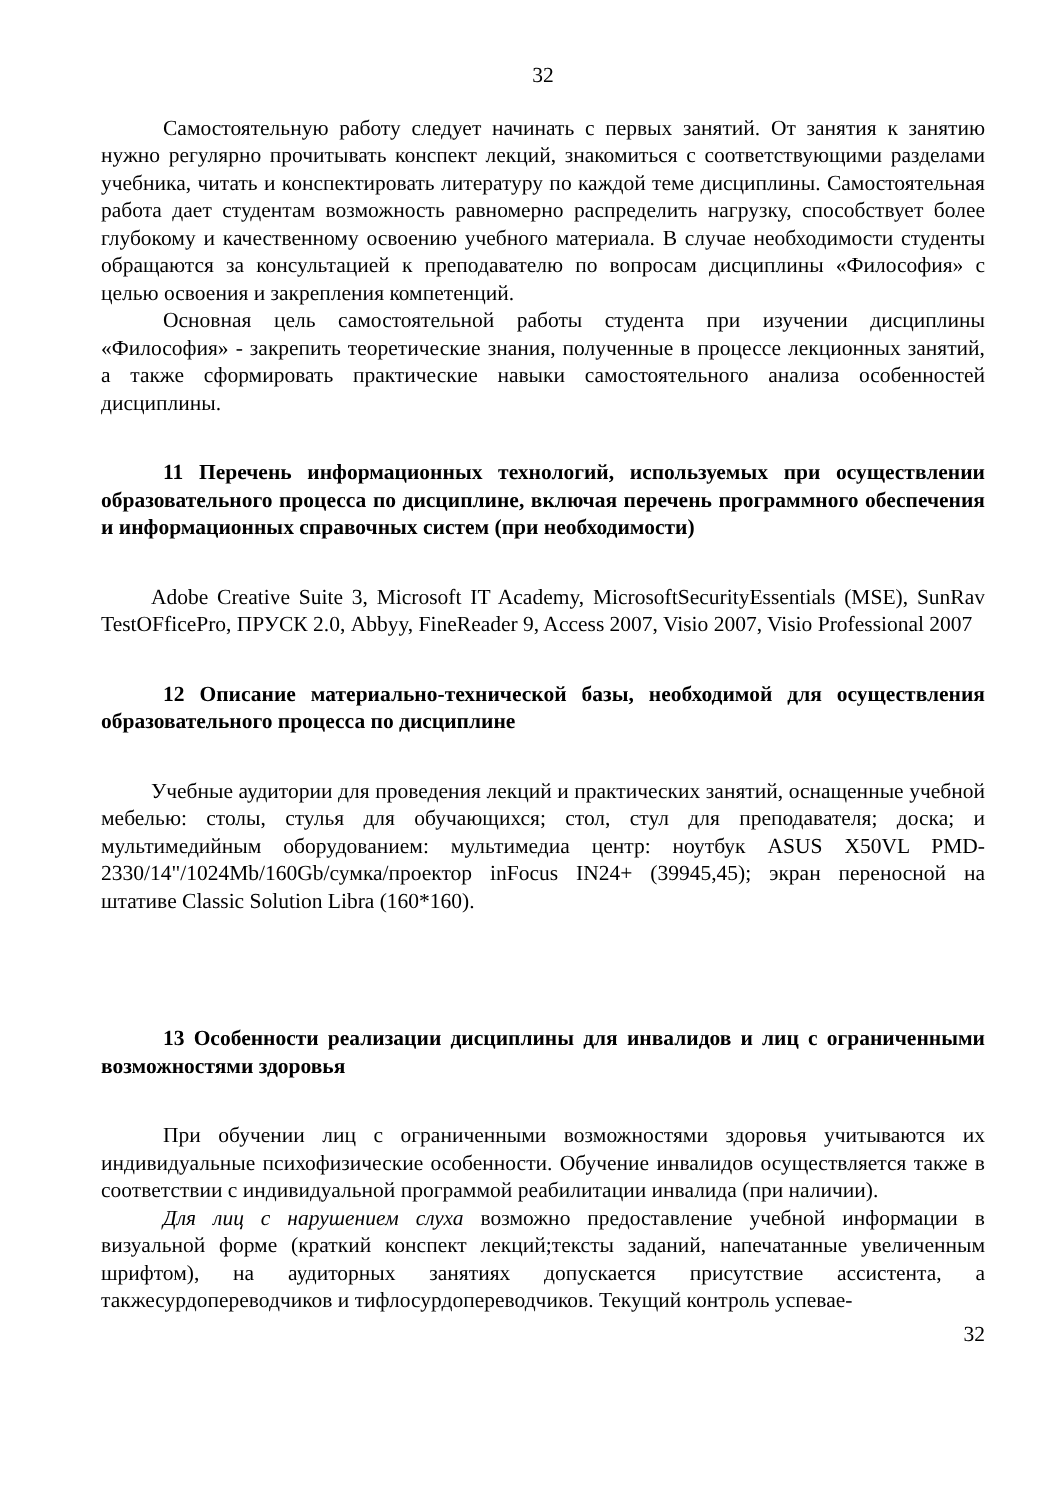32
Самостоятельную работу следует начинать с первых занятий. От занятия к занятию нужно регулярно прочитывать конспект лекций, знакомиться с соответствующими разделами учебника, читать и конспектировать литературу по каждой теме дисциплины. Самостоятельная работа дает студентам возможность равномерно распределить нагрузку, способствует более глубокому и качественному освоению учебного материала. В случае необходимости студенты обращаются за консультацией к преподавателю по вопросам дисциплины «Философия» с целью освоения и закрепления компетенций.
Основная цель самостоятельной работы студента при изучении дисциплины «Философия» - закрепить теоретические знания, полученные в процессе лекционных занятий, а также сформировать практические навыки самостоятельного анализа особенностей дисциплины.
11 Перечень информационных технологий, используемых при осуществлении образовательного процесса по дисциплине, включая перечень программного обеспечения и информационных справочных систем (при необходимости)
Adobe Creative Suite 3, Microsoft IT Academy, MicrosoftSecurityEssentials (MSE), SunRav TestOFficePro, ПРУСК 2.0, Abbyy, FineReader 9, Access 2007, Visio 2007, Visio Professional 2007
12 Описание материально-технической базы, необходимой для осуществления образовательного процесса по дисциплине
Учебные аудитории для проведения лекций и практических занятий, оснащенные учебной мебелью: столы, стулья для обучающихся; стол, стул для преподавателя; доска; и мультимедийным оборудованием: мультимедиа центр: ноутбук ASUS X50VL PMD-2330/14"/1024Mb/160Gb/сумка/проектор inFocus IN24+ (39945,45); экран переносной на штативе Classic Solution Libra (160*160).
13 Особенности реализации дисциплины для инвалидов и лиц с ограниченными возможностями здоровья
При обучении лиц с ограниченными возможностями здоровья учитываются их индивидуальные психофизические особенности. Обучение инвалидов осуществляется также в соответствии с индивидуальной программой реабилитации инвалида (при наличии).
Для лиц с нарушением слуха возможно предоставление учебной информации в визуальной форме (краткий конспект лекций;тексты заданий, напечатанные увеличенным шрифтом), на аудиторных занятиях допускается присутствие ассистента, а такжесурдопереводчиков и тифлосурдопереводчиков. Текущий контроль успевае-
32